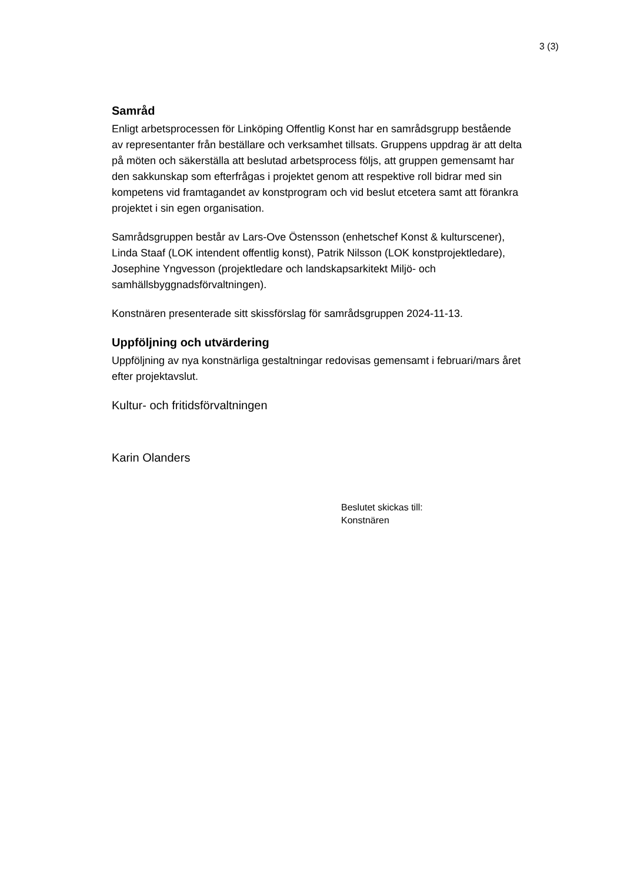3 (3)
Samråd
Enligt arbetsprocessen för Linköping Offentlig Konst har en samrådsgrupp bestående av representanter från beställare och verksamhet tillsats. Gruppens uppdrag är att delta på möten och säkerställa att beslutad arbetsprocess följs, att gruppen gemensamt har den sakkunskap som efterfrågas i projektet genom att respektive roll bidrar med sin kompetens vid framtagandet av konstprogram och vid beslut etcetera samt att förankra projektet i sin egen organisation.
Samrådsgruppen består av Lars-Ove Östensson (enhetschef Konst & kulturscener), Linda Staaf (LOK intendent offentlig konst), Patrik Nilsson (LOK konstprojektledare), Josephine Yngvesson (projektledare och landskapsarkitekt Miljö- och samhällsbyggnadsförvaltningen).
Konstnären presenterade sitt skissförslag för samrådsgruppen 2024-11-13.
Uppföljning och utvärdering
Uppföljning av nya konstnärliga gestaltningar redovisas gemensamt i februari/mars året efter projektavslut.
Kultur- och fritidsförvaltningen
Karin Olanders
Beslutet skickas till:
Konstnären